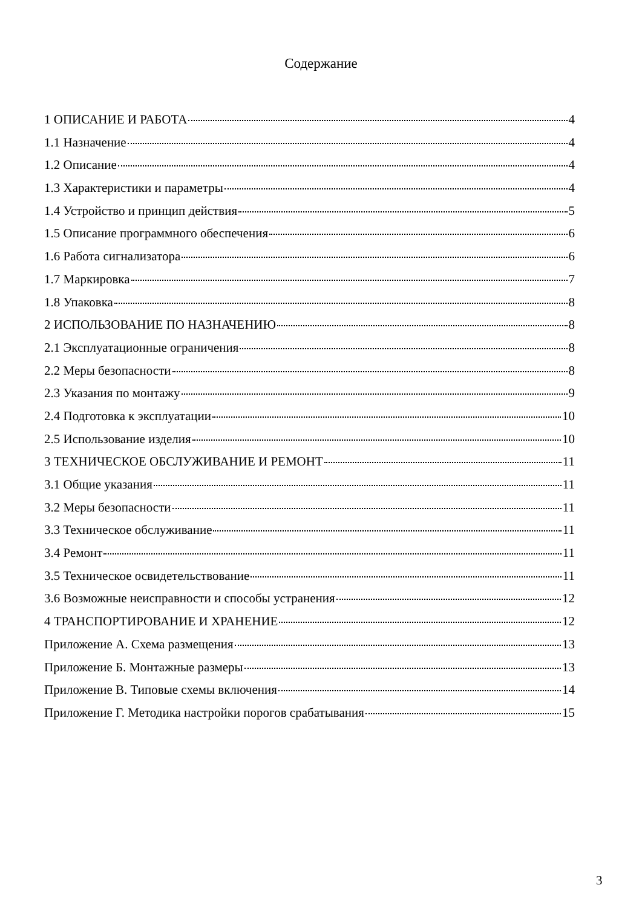Содержание
1 ОПИСАНИЕ И РАБОТА 4
1.1 Назначение 4
1.2 Описание 4
1.3 Характеристики и параметры 4
1.4 Устройство и принцип действия 5
1.5 Описание программного обеспечения 6
1.6 Работа сигнализатора 6
1.7 Маркировка 7
1.8 Упаковка 8
2 ИСПОЛЬЗОВАНИЕ ПО НАЗНАЧЕНИЮ 8
2.1 Эксплуатационные ограничения 8
2.2 Меры безопасности 8
2.3 Указания по монтажу 9
2.4 Подготовка к эксплуатации 10
2.5 Использование изделия 10
3 ТЕХНИЧЕСКОЕ ОБСЛУЖИВАНИЕ И РЕМОНТ 11
3.1 Общие указания 11
3.2 Меры безопасности 11
3.3 Техническое обслуживание 11
3.4 Ремонт 11
3.5 Техническое освидетельствование 11
3.6 Возможные неисправности и способы устранения 12
4 ТРАНСПОРТИРОВАНИЕ И ХРАНЕНИЕ 12
Приложение А. Схема размещения 13
Приложение Б. Монтажные размеры 13
Приложение В. Типовые схемы включения 14
Приложение Г. Методика настройки порогов срабатывания 15
3